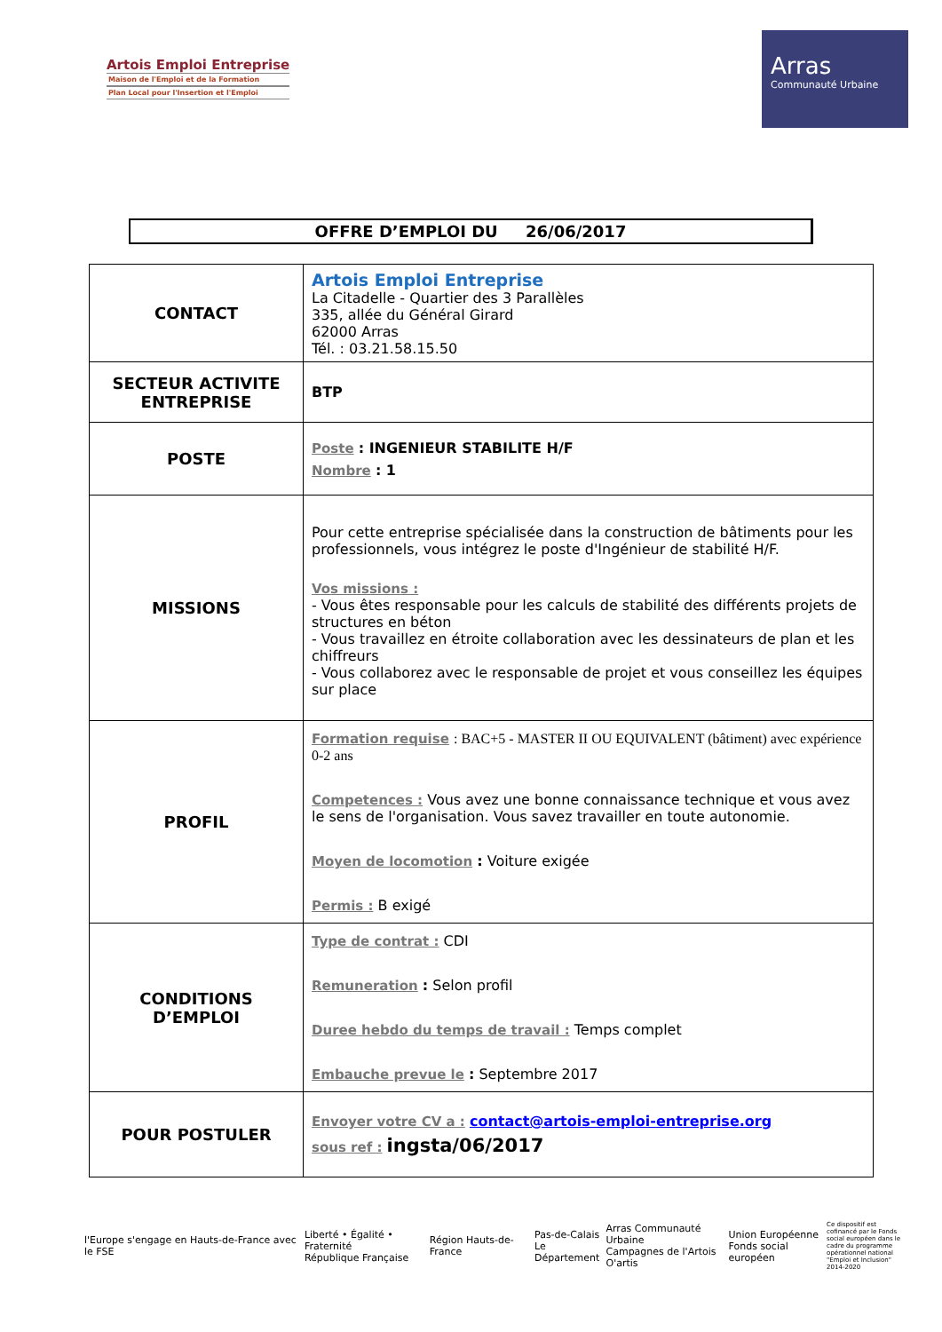Artois Emploi Entreprise
Maison de l'Emploi et de la Formation
Plan Local pour l'Insertion et l'Emploi
Arras
Communauté Urbaine
OFFRE D’EMPLOI DU 26/06/2017
| CONTACT | Artois Emploi Entreprise La Citadelle - Quartier des 3 Parallèles 335, allée du Général Girard 62000 Arras Tél. : 03.21.58.15.50 |
| SECTEUR ACTIVITE ENTREPRISE | BTP |
| POSTE | Poste : INGENIEUR STABILITE H/F Nombre : 1 |
| MISSIONS | Pour cette entreprise spécialisée dans la construction de bâtiments pour les professionnels, vous intégrez le poste d'Ingénieur de stabilité H/F. Vos missions : - Vous êtes responsable pour les calculs de stabilité des différents projets de structures en béton - Vous travaillez en étroite collaboration avec les dessinateurs de plan et les chiffreurs - Vous collaborez avec le responsable de projet et vous conseillez les équipes sur place |
| PROFIL | Formation requise : BAC+5 - MASTER II OU EQUIVALENT (bâtiment) avec expérience 0-2 ans Competences : Vous avez une bonne connaissance technique et vous avez le sens de l'organisation. Vous savez travailler en toute autonomie. Moyen de locomotion : Voiture exigée Permis : B exigé |
| CONDITIONS D’EMPLOI | Type de contrat : CDI Remuneration : Selon profil Duree hebdo du temps de travail : Temps complet Embauche prevue le : Septembre 2017 |
| POUR POSTULER | Envoyer votre CV a : contact@artois-emploi-entreprise.org sous ref : ingsta/06/2017 |
l'Europe s'engage en Hauts-de-France avec le FSE
Liberté • Égalité • Fraternité
République Française
Région Hauts-de-France
Pas-de-Calais
Le Département
Arras Communauté Urbaine
Campagnes de l'Artois
O'artis
Union Européenne
Fonds social européen
Ce dispositif est cofinancé par le Fonds social européen dans le cadre du programme opérationnel national "Emploi et Inclusion" 2014-2020